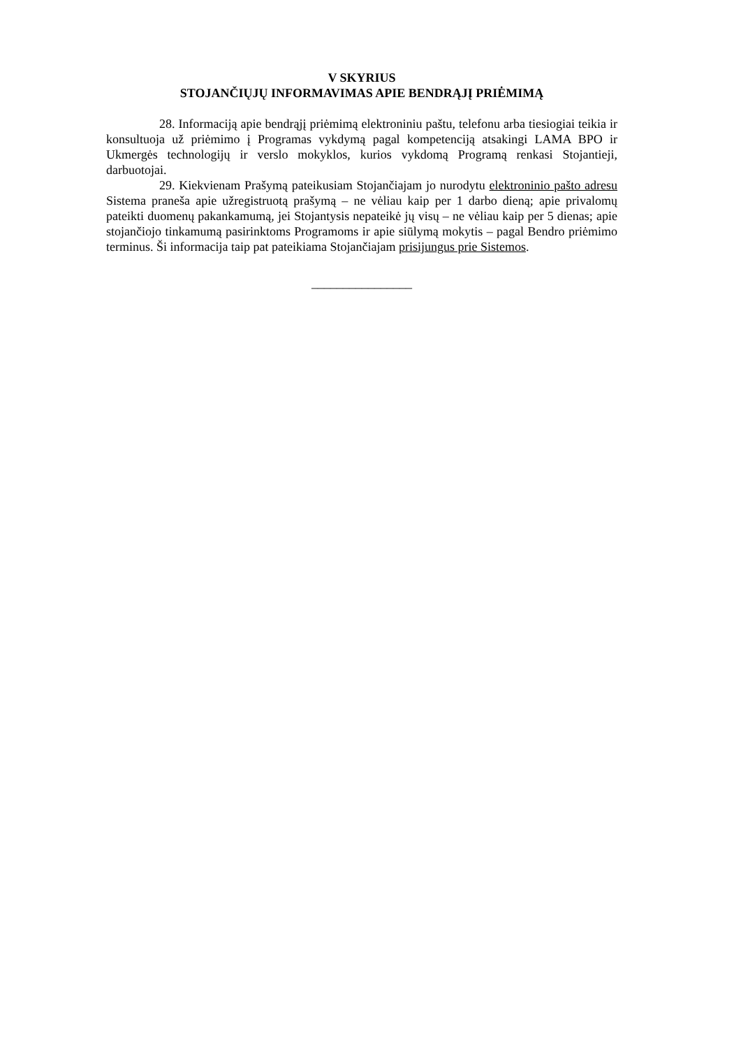V SKYRIUS
STOJANČIŲJŲ INFORMAVIMAS APIE BENDRĄJĮ PRIĖMIMĄ
28. Informaciją apie bendrąjį priėmimą elektroniniu paštu, telefonu arba tiesiogiai teikia ir konsultuoja už priėmimo į Programas vykdymą pagal kompetenciją atsakingi LAMA BPO ir Ukmergės technologijų ir verslo mokyklos, kurios vykdomą Programą renkasi Stojantieji, darbuotojai.
29. Kiekvienam Prašymą pateikusiam Stojančiajam jo nurodytu elektroninio pašto adresu Sistema praneša apie užregistruotą prašymą – ne vėliau kaip per 1 darbo dieną; apie privalomų pateikti duomenų pakankamumą, jei Stojantysis nepateikė jų visų – ne vėliau kaip per 5 dienas; apie stojančiojo tinkamumą pasirinktoms Programoms ir apie siūlymą mokytis – pagal Bendro priėmimo terminus. Ši informacija taip pat pateikiama Stojančiajam prisijungus prie Sistemos.
________________